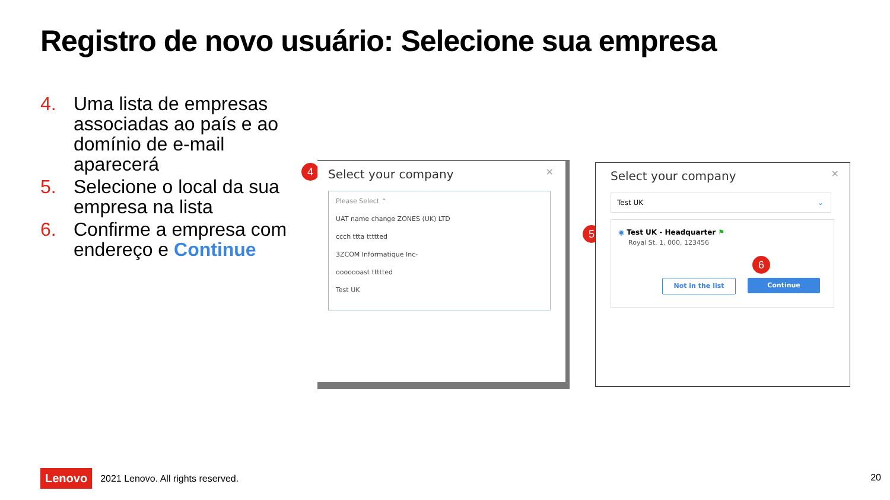Registro de novo usuário: Selecione sua empresa
4. Uma lista de empresas associadas ao país e ao domínio de e-mail aparecerá
5. Selecione o local da sua empresa na lista
6. Confirme a empresa com endereço e Continue
4
Select your company ×
Please Select ⌃
UAT name change ZONES (UK) LTD
ccch ttta ttttted
3ZCOM Informatique Inc-
ooooooast ttttted
Test UK
5
Select your company ×
Test UK ⌄
◉ Test UK - Headquarter ⚑
Royal St. 1, 000, 123456
Not in the list Continue
6
Lenovo 2021 Lenovo. All rights reserved.
20